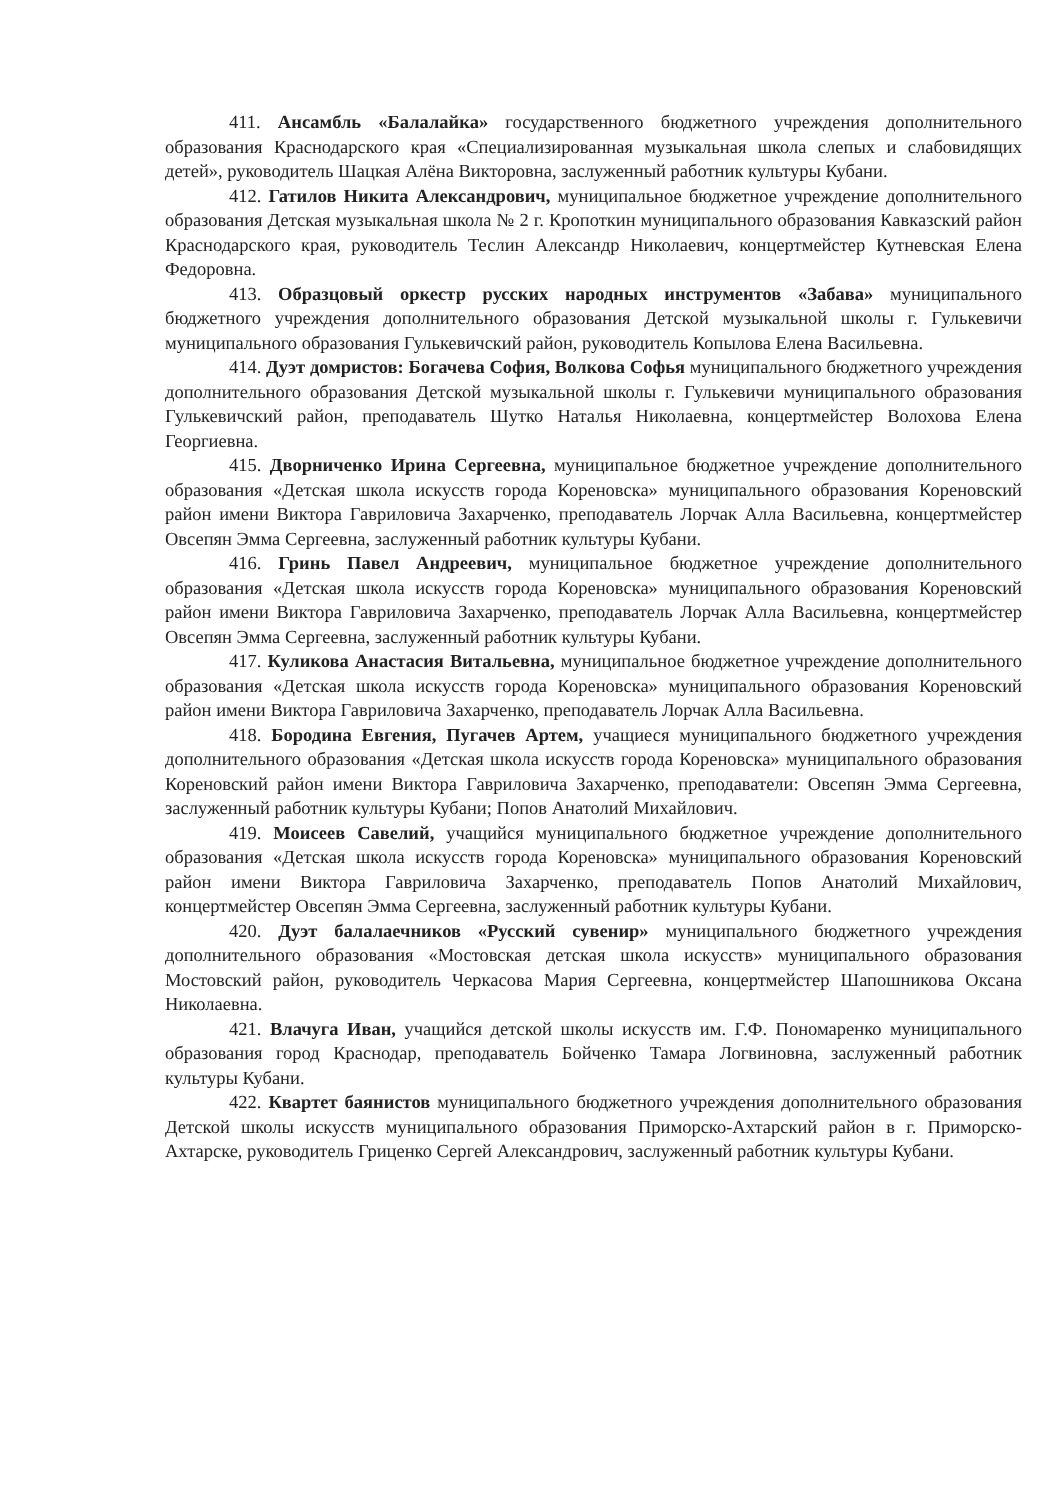411. Ансамбль «Балалайка» государственного бюджетного учреждения дополнительного образования Краснодарского края «Специализированная музыкальная школа слепых и слабовидящих детей», руководитель Шацкая Алёна Викторовна, заслуженный работник культуры Кубани.
412. Гатилов Никита Александрович, муниципальное бюджетное учреждение дополнительного образования Детская музыкальная школа № 2 г. Кропоткин муниципального образования Кавказский район Краснодарского края, руководитель Теслин Александр Николаевич, концертмейстер Кутневская Елена Федоровна.
413. Образцовый оркестр русских народных инструментов «Забава» муниципального бюджетного учреждения дополнительного образования Детской музыкальной школы г. Гулькевичи муниципального образования Гулькевичский район, руководитель Копылова Елена Васильевна.
414. Дуэт домристов: Богачева София, Волкова Софья муниципального бюджетного учреждения дополнительного образования Детской музыкальной школы г. Гулькевичи муниципального образования Гулькевичский район, преподаватель Шутко Наталья Николаевна, концертмейстер Волохова Елена Георгиевна.
415. Дворниченко Ирина Сергеевна, муниципальное бюджетное учреждение дополнительного образования «Детская школа искусств города Кореновска» муниципального образования Кореновский район имени Виктора Гавриловича Захарченко, преподаватель Лорчак Алла Васильевна, концертмейстер Овсепян Эмма Сергеевна, заслуженный работник культуры Кубани.
416. Гринь Павел Андреевич, муниципальное бюджетное учреждение дополнительного образования «Детская школа искусств города Кореновска» муниципального образования Кореновский район имени Виктора Гавриловича Захарченко, преподаватель Лорчак Алла Васильевна, концертмейстер Овсепян Эмма Сергеевна, заслуженный работник культуры Кубани.
417. Куликова Анастасия Витальевна, муниципальное бюджетное учреждение дополнительного образования «Детская школа искусств города Кореновска» муниципального образования Кореновский район имени Виктора Гавриловича Захарченко, преподаватель Лорчак Алла Васильевна.
418. Бородина Евгения, Пугачев Артем, учащиеся муниципального бюджетного учреждения дополнительного образования «Детская школа искусств города Кореновска» муниципального образования Кореновский район имени Виктора Гавриловича Захарченко, преподаватели: Овсепян Эмма Сергеевна, заслуженный работник культуры Кубани; Попов Анатолий Михайлович.
419. Моисеев Савелий, учащийся муниципального бюджетное учреждение дополнительного образования «Детская школа искусств города Кореновска» муниципального образования Кореновский район имени Виктора Гавриловича Захарченко, преподаватель Попов Анатолий Михайлович, концертмейстер Овсепян Эмма Сергеевна, заслуженный работник культуры Кубани.
420. Дуэт балалаечников «Русский сувенир» муниципального бюджетного учреждения дополнительного образования «Мостовская детская школа искусств» муниципального образования Мостовский район, руководитель Черкасова Мария Сергеевна, концертмейстер Шапошникова Оксана Николаевна.
421. Влачуга Иван, учащийся детской школы искусств им. Г.Ф. Пономаренко муниципального образования город Краснодар, преподаватель Бойченко Тамара Логвиновна, заслуженный работник культуры Кубани.
422. Квартет баянистов муниципального бюджетного учреждения дополнительного образования Детской школы искусств муниципального образования Приморско-Ахтарский район в г. Приморско-Ахтарске, руководитель Гриценко Сергей Александрович, заслуженный работник культуры Кубани.